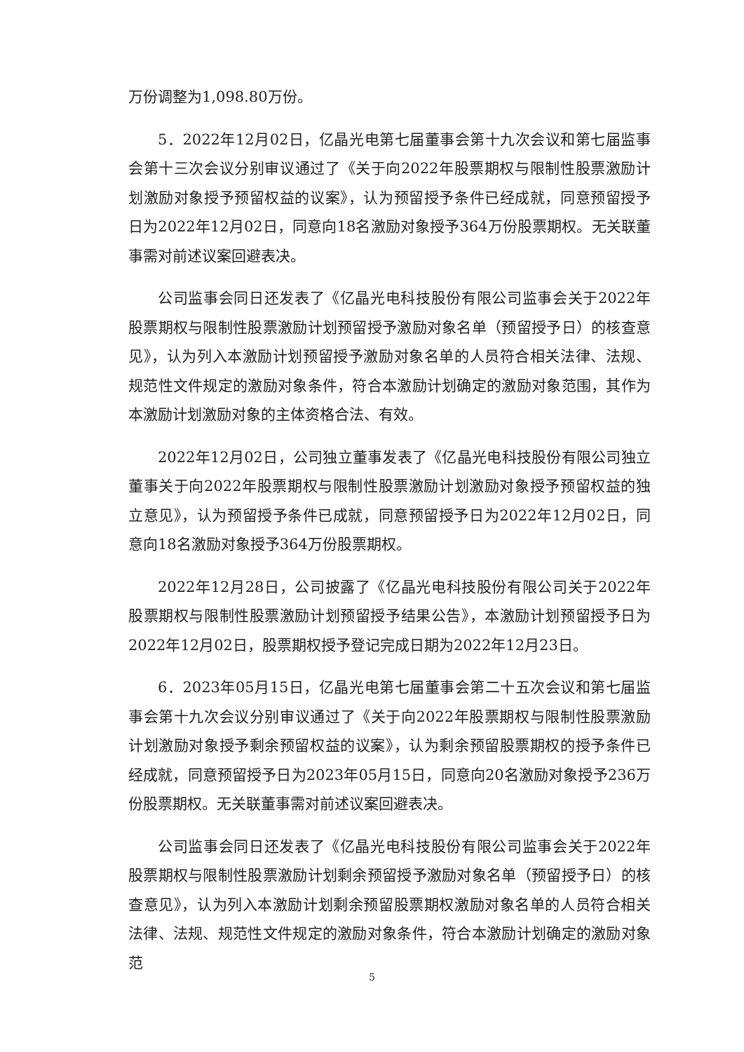万份调整为1,098.80万份。
5．2022年12月02日，亿晶光电第七届董事会第十九次会议和第七届监事会第十三次会议分别审议通过了《关于向2022年股票期权与限制性股票激励计划激励对象授予预留权益的议案》，认为预留授予条件已经成就，同意预留授予日为2022年12月02日，同意向18名激励对象授予364万份股票期权。无关联董事需对前述议案回避表决。
公司监事会同日还发表了《亿晶光电科技股份有限公司监事会关于2022年股票期权与限制性股票激励计划预留授予激励对象名单（预留授予日）的核查意见》，认为列入本激励计划预留授予激励对象名单的人员符合相关法律、法规、规范性文件规定的激励对象条件，符合本激励计划确定的激励对象范围，其作为本激励计划激励对象的主体资格合法、有效。
2022年12月02日，公司独立董事发表了《亿晶光电科技股份有限公司独立董事关于向2022年股票期权与限制性股票激励计划激励对象授予预留权益的独立意见》，认为预留授予条件已成就，同意预留授予日为2022年12月02日，同意向18名激励对象授予364万份股票期权。
2022年12月28日，公司披露了《亿晶光电科技股份有限公司关于2022年股票期权与限制性股票激励计划预留授予结果公告》，本激励计划预留授予日为2022年12月02日，股票期权授予登记完成日期为2022年12月23日。
6．2023年05月15日，亿晶光电第七届董事会第二十五次会议和第七届监事会第十九次会议分别审议通过了《关于向2022年股票期权与限制性股票激励计划激励对象授予剩余预留权益的议案》，认为剩余预留股票期权的授予条件已经成就，同意预留授予日为2023年05月15日，同意向20名激励对象授予236万份股票期权。无关联董事需对前述议案回避表决。
公司监事会同日还发表了《亿晶光电科技股份有限公司监事会关于2022年股票期权与限制性股票激励计划剩余预留授予激励对象名单（预留授予日）的核查意见》，认为列入本激励计划剩余预留股票期权激励对象名单的人员符合相关法律、法规、规范性文件规定的激励对象条件，符合本激励计划确定的激励对象范
5